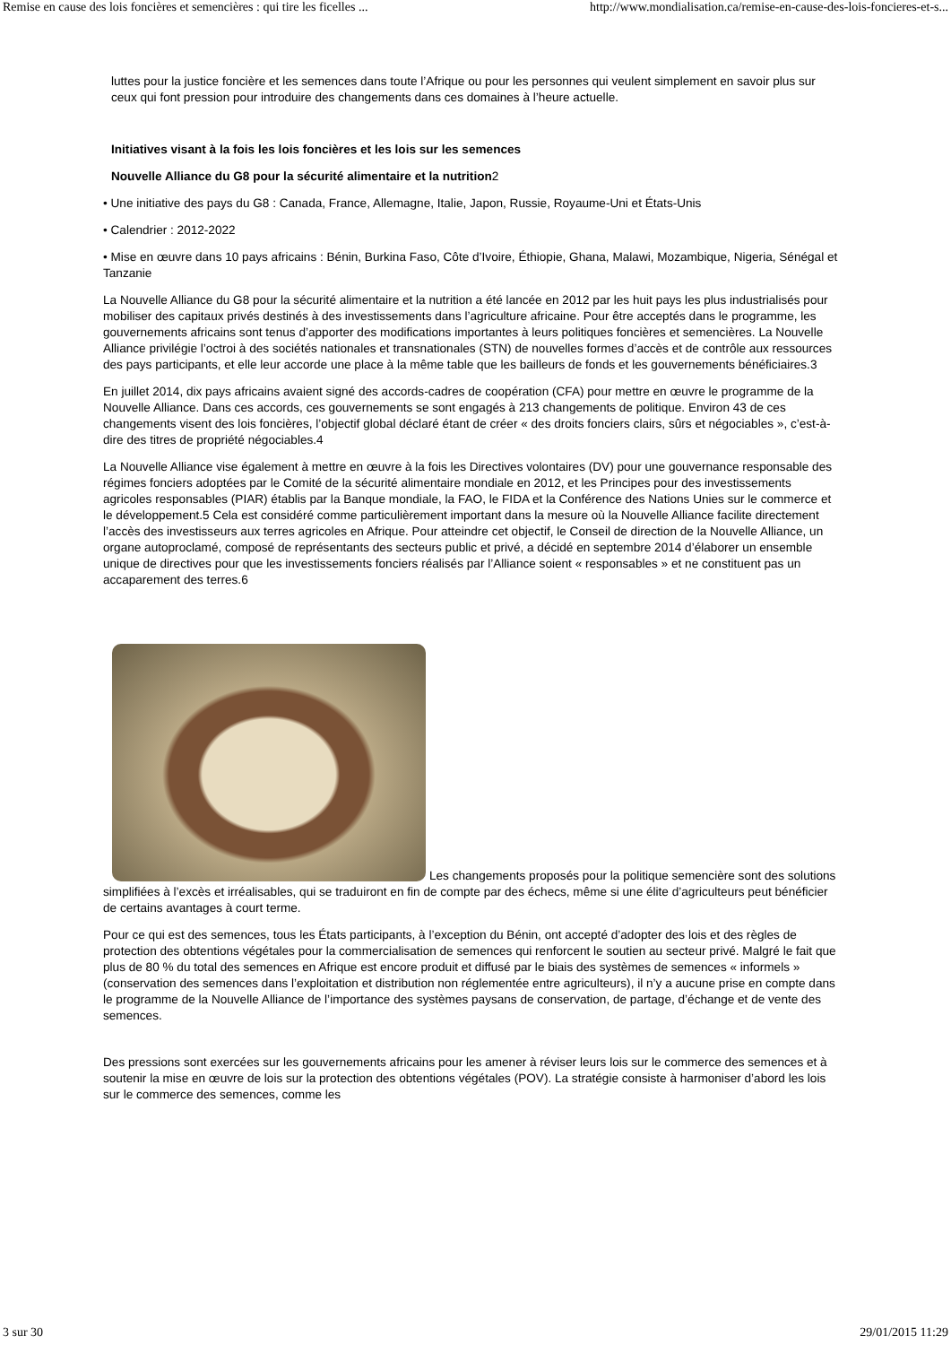Remise en cause des lois foncières et semencières : qui tire les ficelles ... http://www.mondialisation.ca/remise-en-cause-des-lois-foncieres-et-s...
luttes pour la justice foncière et les semences dans toute l’Afrique ou pour les personnes qui veulent simplement en savoir plus sur ceux qui font pression pour introduire des changements dans ces domaines à l’heure actuelle.
Initiatives visant à la fois les lois foncières et les lois sur les semences
Nouvelle Alliance du G8 pour la sécurité alimentaire et la nutrition2
• Une initiative des pays du G8 : Canada, France, Allemagne, Italie, Japon, Russie, Royaume-Uni et États-Unis
• Calendrier : 2012-2022
• Mise en œuvre dans 10 pays africains : Bénin, Burkina Faso, Côte d’Ivoire, Éthiopie, Ghana, Malawi, Mozambique, Nigeria, Sénégal et Tanzanie
La Nouvelle Alliance du G8 pour la sécurité alimentaire et la nutrition a été lancée en 2012 par les huit pays les plus industrialisés pour mobiliser des capitaux privés destinés à des investissements dans l’agriculture africaine. Pour être acceptés dans le programme, les gouvernements africains sont tenus d’apporter des modifications importantes à leurs politiques foncières et semencières. La Nouvelle Alliance privilégie l’octroi à des sociétés nationales et transnationales (STN) de nouvelles formes d’accès et de contrôle aux ressources des pays participants, et elle leur accorde une place à la même table que les bailleurs de fonds et les gouvernements bénéficiaires.3
En juillet 2014, dix pays africains avaient signé des accords-cadres de coopération (CFA) pour mettre en œuvre le programme de la Nouvelle Alliance. Dans ces accords, ces gouvernements se sont engagés à 213 changements de politique. Environ 43 de ces changements visent des lois foncières, l’objectif global déclaré étant de créer « des droits fonciers clairs, sûrs et négociables », c’est-à-dire des titres de propriété négociables.4
La Nouvelle Alliance vise également à mettre en œuvre à la fois les Directives volontaires (DV) pour une gouvernance responsable des régimes fonciers adoptées par le Comité de la sécurité alimentaire mondiale en 2012, et les Principes pour des investissements agricoles responsables (PIAR) établis par la Banque mondiale, la FAO, le FIDA et la Conférence des Nations Unies sur le commerce et le développement.5 Cela est considéré comme particulièrement important dans la mesure où la Nouvelle Alliance facilite directement l’accès des investisseurs aux terres agricoles en Afrique. Pour atteindre cet objectif, le Conseil de direction de la Nouvelle Alliance, un organe autoproclamé, composé de représentants des secteurs public et privé, a décidé en septembre 2014 d’élaborer un ensemble unique de directives pour que les investissements fonciers réalisés par l’Alliance soient « responsables » et ne constituent pas un accaparement des terres.6
Les changements proposés pour la politique semencière sont des solutions simplifiées à l’excès et irréalisables, qui se traduiront en fin de compte par des échecs, même si une élite d’agriculteurs peut bénéficier de certains avantages à court terme.
Pour ce qui est des semences, tous les États participants, à l’exception du Bénin, ont accepté d’adopter des lois et des règles de protection des obtentions végétales pour la commercialisation de semences qui renforcent le soutien au secteur privé. Malgré le fait que plus de 80 % du total des semences en Afrique est encore produit et diffusé par le biais des systèmes de semences « informels » (conservation des semences dans l’exploitation et distribution non réglementée entre agriculteurs), il n’y a aucune prise en compte dans le programme de la Nouvelle Alliance de l’importance des systèmes paysans de conservation, de partage, d’échange et de vente des semences.
Des pressions sont exercées sur les gouvernements africains pour les amener à réviser leurs lois sur le commerce des semences et à soutenir la mise en œuvre de lois sur la protection des obtentions végétales (POV). La stratégie consiste à harmoniser d’abord les lois sur le commerce des semences, comme les
3 sur 30 29/01/2015 11:29